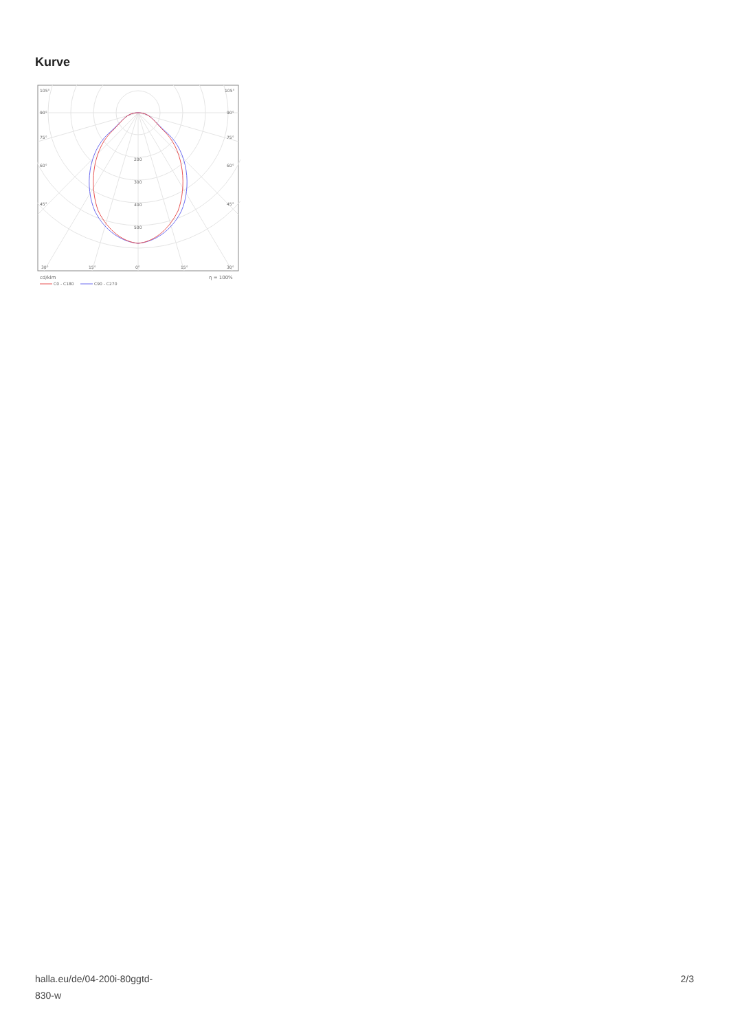Kurve
105°
105°
90°
90°
75°
75°
60°
60°
45°
45°
200
300
400
500
30°
15°
0°
15°
30°
cd/klm
η = 100%
C0 - C180
C90 - C270
halla.eu/de/04-200i-80ggtd-
830-w
2/3